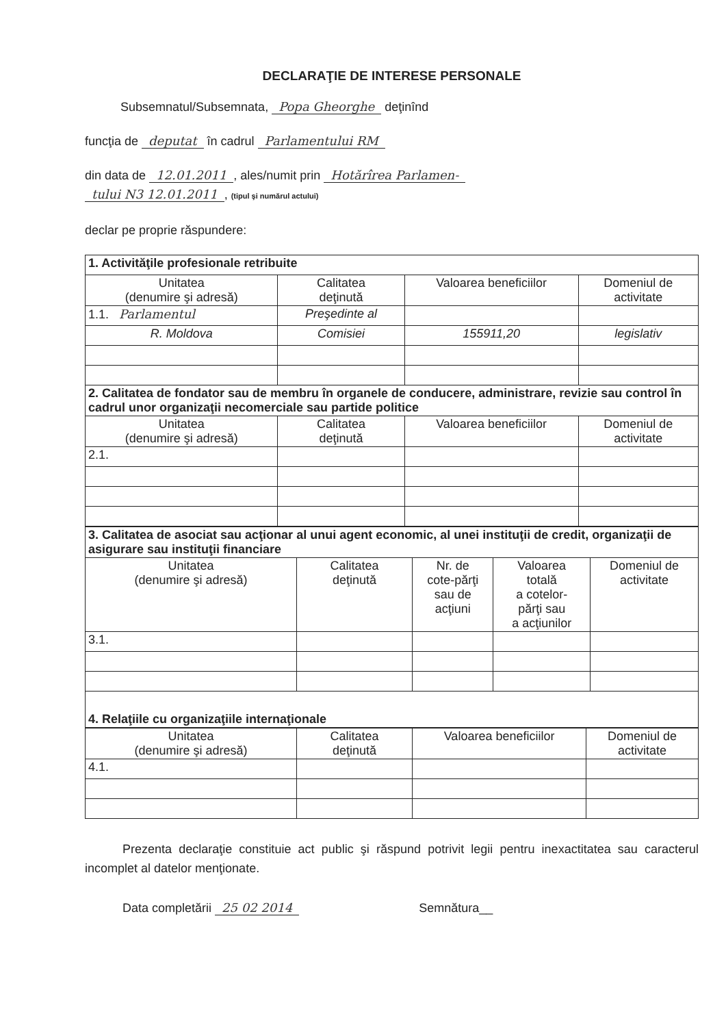DECLARAŢIE DE INTERESE PERSONALE
Subsemnatul/Subsemnata, Popa Gheorghe deţinînd
funcţia de deputat în cadrul Parlamentului RM
din data de 12.01.2011, ales/numit prin Hotărîrea Parlamen-
tului N3 12.01.2011, (tipul şi numărul actului)
declar pe proprie răspundere:
| 1. Activităţile profesionale retribuite | | | |
| Unitatea (denumire şi adresă) | Calitatea deţinută | Valoarea beneficiilor | Domeniul de activitate |
| 1.1. Parlamentul | Preşedinte al | | |
| R. Moldova | Comisiei | 155911,20 | legislativ |
| 2. Calitatea de fondator sau de membru în organele de conducere, administrare, revizie sau control în cadrul unor organizaţii necomerciale sau partide politice | | | |
| Unitatea (denumire şi adresă) | Calitatea deţinută | Valoarea beneficiilor | Domeniul de activitate |
| 2.1. | | | |
| 3. Calitatea de asociat sau acţionar al unui agent economic, al unei instituţii de credit, organizaţii de asigurare sau instituţii financiare | | | | |
| Unitatea (denumire şi adresă) | Calitatea deţinută | Nr. de cote-părţi sau de acţiuni | Valoarea totală a cotelor- părţi sau a acţiunilor | Domeniul de activitate |
| 3.1. | | | | |
| 4. Relaţiile cu organizaţiile internaţionale | | | | |
| Unitatea (denumire şi adresă) | Calitatea deţinută | Valoarea beneficiilor | Domeniul de activitate |
| --- | --- | --- | --- |
| 4.1. | | | |
Prezenta declaraţie constituie act public şi răspund potrivit legii pentru inexactitatea sau caracterul incomplet al datelor menţionate.
Data completării 25 02 2014 Semnătura__